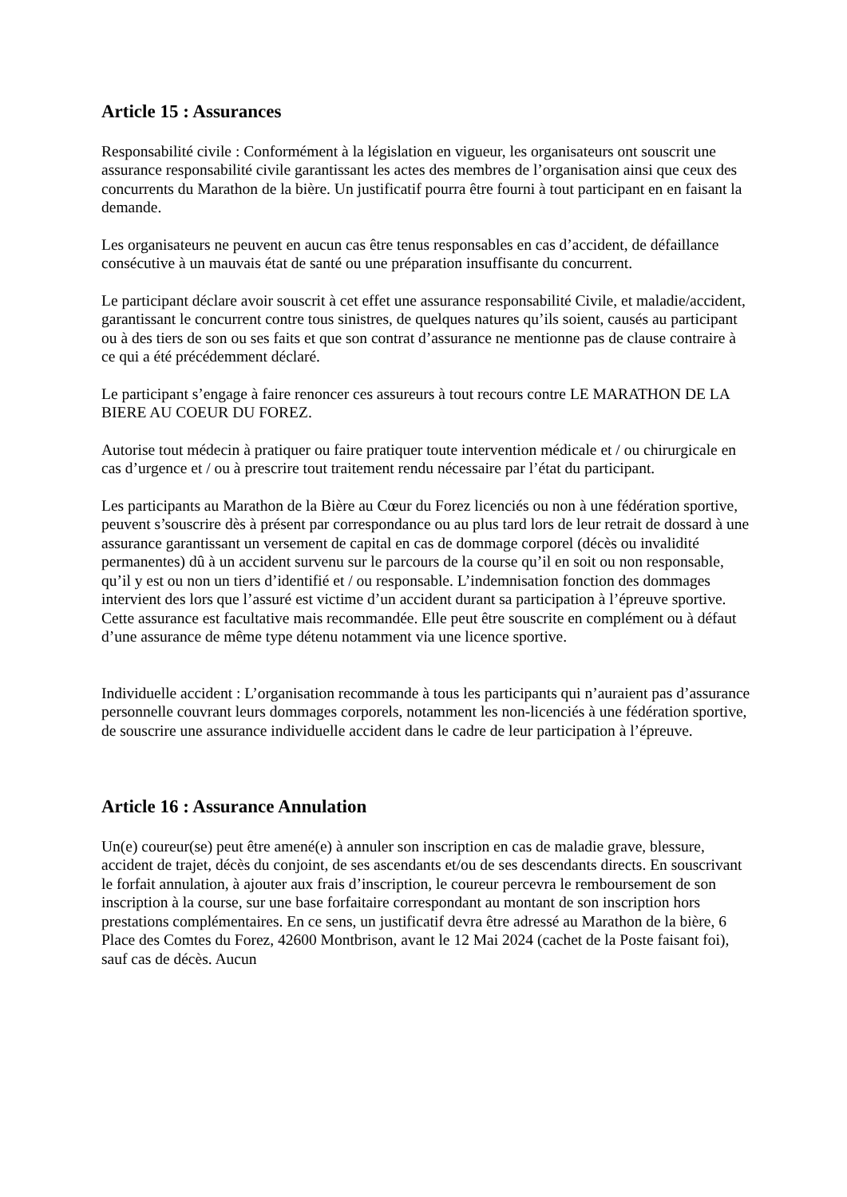Article 15 : Assurances
Responsabilité civile : Conformément à la législation en vigueur, les organisateurs ont souscrit une assurance responsabilité civile garantissant les actes des membres de l’organisation ainsi que ceux des concurrents du Marathon de la bière. Un justificatif pourra être fourni à tout participant en en faisant la demande.
Les organisateurs ne peuvent en aucun cas être tenus responsables en cas d’accident, de défaillance consécutive à un mauvais état de santé ou une préparation insuffisante du concurrent.
Le participant déclare avoir souscrit à cet effet une assurance responsabilité Civile, et maladie/accident, garantissant le concurrent contre tous sinistres, de quelques natures qu’ils soient, causés au participant ou à des tiers de son ou ses faits et que son contrat d’assurance ne mentionne pas de clause contraire à ce qui a été précédemment déclaré.
Le participant s’engage à faire renoncer ces assureurs à tout recours contre LE MARATHON DE LA BIERE AU COEUR DU FOREZ.
Autorise tout médecin à pratiquer ou faire pratiquer toute intervention médicale et / ou chirurgicale en cas d’urgence et / ou à prescrire tout traitement rendu nécessaire par l’état du participant.
Les participants au Marathon de la Bière au Cœur du Forez licenciés ou non à une fédération sportive, peuvent s’souscrire dès à présent par correspondance ou au plus tard lors de leur retrait de dossard à une assurance garantissant un versement de capital en cas de dommage corporel (décès ou invalidité permanentes) dû à un accident survenu sur le parcours de la course qu’il en soit ou non responsable, qu’il y est ou non un tiers d’identifié et / ou responsable. L’indemnisation fonction des dommages intervient des lors que l’assuré est victime d’un accident durant sa participation à l’épreuve sportive. Cette assurance est facultative mais recommandée. Elle peut être souscrite en complément ou à défaut d’une assurance de même type détenu notamment via une licence sportive.
Individuelle accident : L’organisation recommande à tous les participants qui n’auraient pas d’assurance personnelle couvrant leurs dommages corporels, notamment les non-licenciés à une fédération sportive, de souscrire une assurance individuelle accident dans le cadre de leur participation à l’épreuve.
Article 16 : Assurance Annulation
Un(e) coureur(se) peut être amené(e) à annuler son inscription en cas de maladie grave, blessure, accident de trajet, décès du conjoint, de ses ascendants et/ou de ses descendants directs. En souscrivant le forfait annulation, à ajouter aux frais d’inscription, le coureur percevra le remboursement de son inscription à la course, sur une base forfaitaire correspondant au montant de son inscription hors prestations complémentaires. En ce sens, un justificatif devra être adressé au Marathon de la bière, 6 Place des Comtes du Forez, 42600 Montbrison, avant le 12 Mai 2024 (cachet de la Poste faisant foi), sauf cas de décès. Aucun